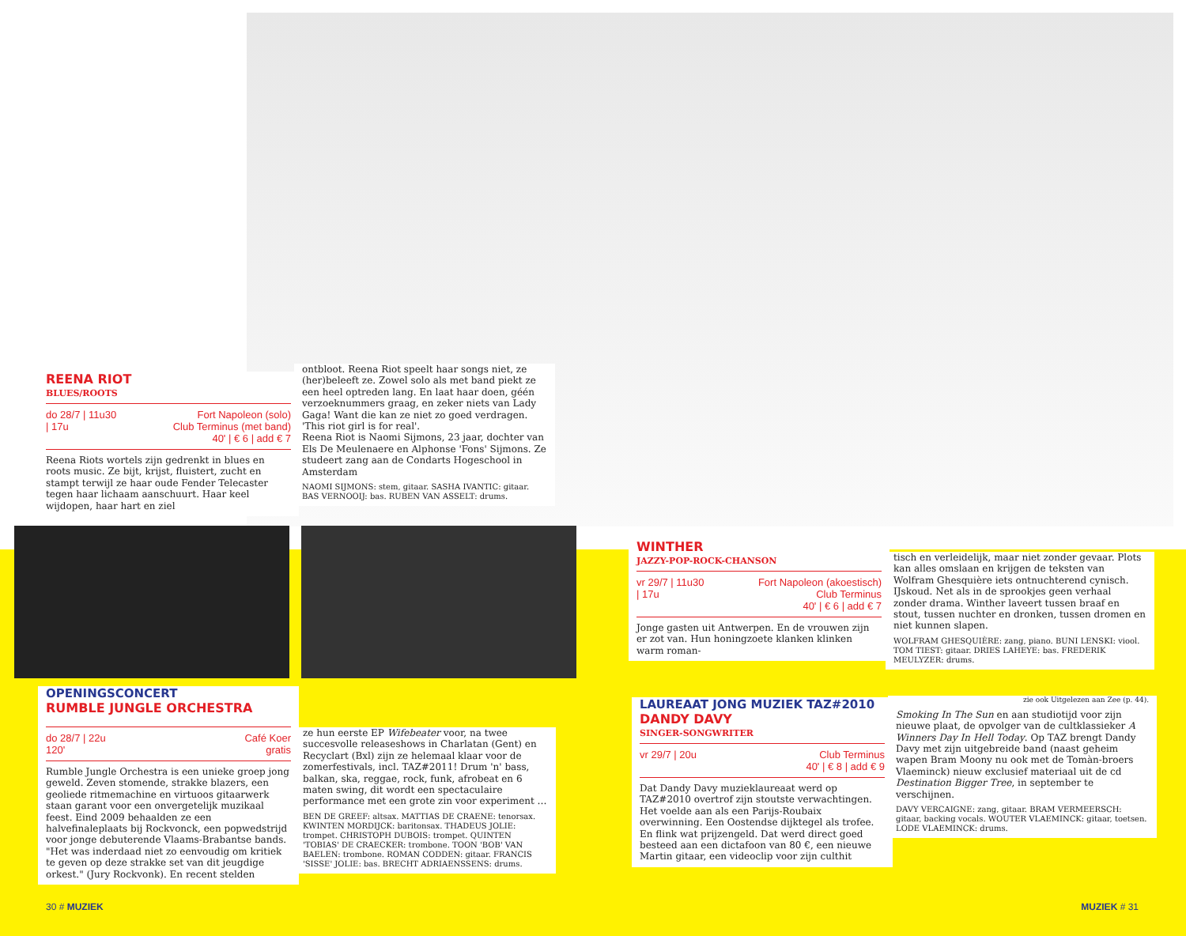REENA RIOT
BLUES/ROOTS
do 28/7 | 11u30
| 17u
Fort Napoleon (solo)
Club Terminus (met band)
40' | € 6 | add € 7
Reena Riots wortels zijn gedrenkt in blues en roots music. Ze bijt, krijst, fluistert, zucht en stampt terwijl ze haar oude Fender Telecaster tegen haar lichaam aanschuurt. Haar keel wijdopen, haar hart en ziel
ontbloot. Reena Riot speelt haar songs niet, ze (her)beleeft ze. Zowel solo als met band piekt ze een heel optreden lang. En laat haar doen, géén verzoeknummers graag, en zeker niets van Lady Gaga! Want die kan ze niet zo goed verdragen. 'This riot girl is for real'.
Reena Riot is Naomi Sijmons, 23 jaar, dochter van Els De Meulenaere en Alphonse 'Fons' Sijmons. Ze studeert zang aan de Condarts Hogeschool in Amsterdam
NAOMI SIJMONS: stem, gitaar. SASHA IVANTIC: gitaar. BAS VERNOOIJ: bas. RUBEN VAN ASSELT: drums.
OPENINGSCONCERT
RUMBLE JUNGLE ORCHESTRA
do 28/7 | 22u
120'
Café Koer
gratis
Rumble Jungle Orchestra is een unieke groep jong geweld. Zeven stomende, strakke blazers, een geoliede ritmemachine en virtuoos gitaarwerk staan garant voor een onvergetelijk muzikaal feest. Eind 2009 behaalden ze een halvefinaleplaats bij Rockvonck, een popwedstrijd voor jonge debuterende Vlaams-Brabantse bands. "Het was inderdaad niet zo eenvoudig om kritiek te geven op deze strakke set van dit jeugdige orkest." (Jury Rockvonk). En recent stelden
ze hun eerste EP Wifebeater voor, na twee succesvolle releaseshows in Charlatan (Gent) en Recyclart (Bxl) zijn ze helemaal klaar voor de zomerfestivals, incl. TAZ#2011! Drum 'n' bass, balkan, ska, reggae, rock, funk, afrobeat en 6 maten swing, dit wordt een spectaculaire performance met een grote zin voor experiment …
BEN DE GREEF: altsax. MATTIAS DE CRAENE: tenorsax. KWINTEN MORDIJCK: baritonsax. THADEUS JOLIE: trompet. CHRISTOPH DUBOIS: trompet. QUINTEN 'TOBIAS' DE CRAECKER: trombone. TOON 'BOB' VAN BAELEN: trombone. ROMAN CODDEN: gitaar. FRANCIS 'SISSE' JOLIE: bas. BRECHT ADRIAENSSENS: drums.
WINTHER
JAZZY-POP-ROCK-CHANSON
vr 29/7 | 11u30
| 17u
Fort Napoleon (akoestisch)
Club Terminus
40' | € 6 | add € 7
Jonge gasten uit Antwerpen. En de vrouwen zijn er zot van. Hun honingzoete klanken klinken warm roman-
tisch en verleidelijk, maar niet zonder gevaar. Plots kan alles omslaan en krijgen de teksten van Wolfram Ghesquière iets ontnuchterend cynisch. IJskoud. Net als in de sprookjes geen verhaal zonder drama. Winther laveert tussen braaf en stout, tussen nuchter en dronken, tussen dromen en niet kunnen slapen.
WOLFRAM GHESQUIÈRE: zang, piano. BUNI LENSKI: viool. TOM TIEST: gitaar. DRIES LAHEYE: bas. FREDERIK MEULYZER: drums.
LAUREAAT JONG MUZIEK TAZ#2010
DANDY DAVY
SINGER-SONGWRITER
vr 29/7 | 20u Club Terminus
40' | € 8 | add € 9
Dat Dandy Davy muzieklaureaat werd op TAZ#2010 overtrof zijn stoutste verwachtingen. Het voelde aan als een Parijs-Roubaix overwinning. Een Oostendse dijktegel als trofee. En flink wat prijzengeld. Dat werd direct goed besteed aan een dictafoon van 80 €, een nieuwe Martin gitaar, een videoclip voor zijn culthit
zie ook Uitgelezen aan Zee (p. 44).
Smoking In The Sun en aan studiotijd voor zijn nieuwe plaat, de opvolger van de cultklassieker A Winners Day In Hell Today. Op TAZ brengt Dandy Davy met zijn uitgebreide band (naast geheim wapen Bram Moony nu ook met de Tomàn-broers Vlaeminck) nieuw exclusief materiaal uit de cd Destination Bigger Tree, in september te verschijnen.
DAVY VERCAIGNE: zang, gitaar. BRAM VERMEERSCH: gitaar, backing vocals. WOUTER VLAEMINCK: gitaar, toetsen. LODE VLAEMINCK: drums.
30 # MUZIEK MUZIEK # 31